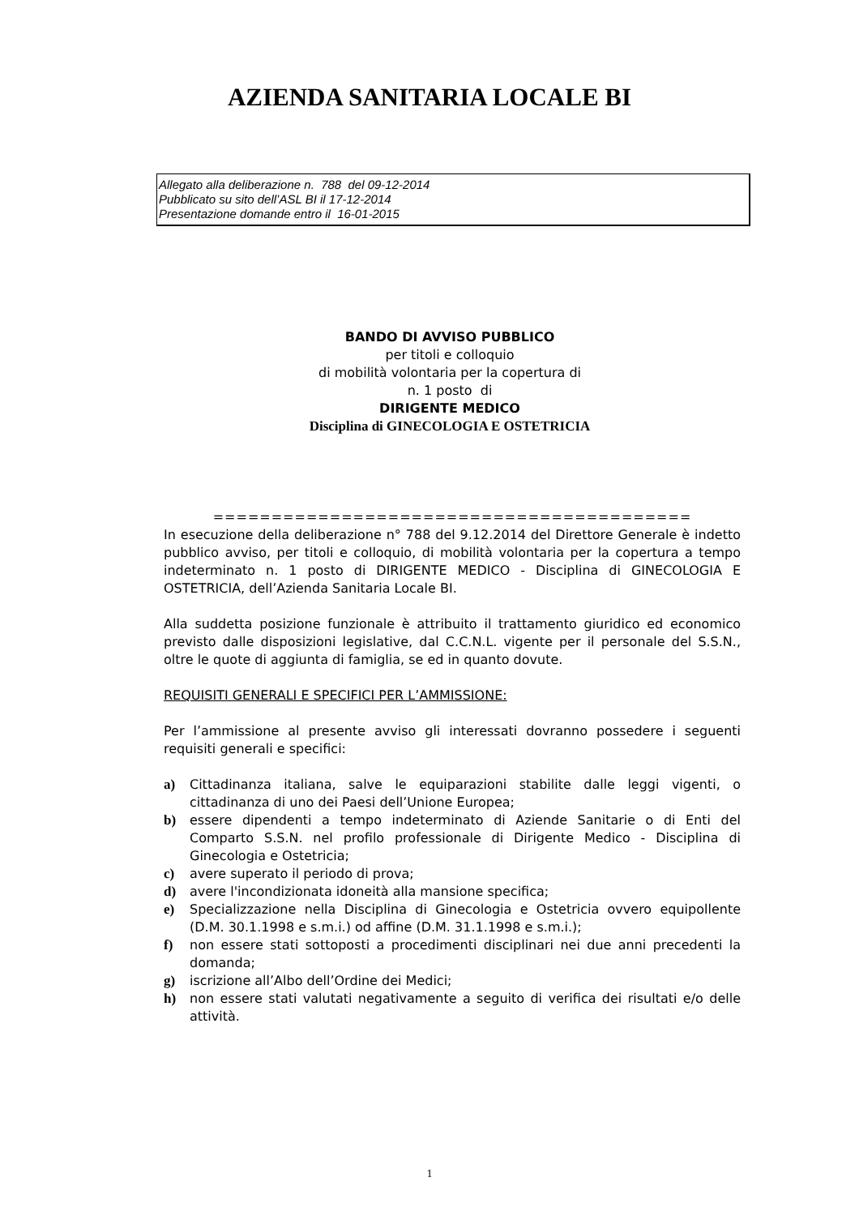AZIENDA SANITARIA LOCALE BI
Allegato alla deliberazione n. 788 del 09-12-2014
Pubblicato su sito dell’ASL BI il 17-12-2014
Presentazione domande entro il 16-01-2015
BANDO DI AVVISO PUBBLICO
per titoli e colloquio
di mobilità volontaria per la copertura di
n. 1 posto di
DIRIGENTE MEDICO
Disciplina di GINECOLOGIA E OSTETRICIA
=========================================
In esecuzione della deliberazione n° 788 del 9.12.2014 del Direttore Generale è indetto pubblico avviso, per titoli e colloquio, di mobilità volontaria per la copertura a tempo indeterminato n. 1 posto di DIRIGENTE MEDICO - Disciplina di GINECOLOGIA E OSTETRICIA, dell’Azienda Sanitaria Locale BI.
Alla suddetta posizione funzionale è attribuito il trattamento giuridico ed economico previsto dalle disposizioni legislative, dal C.C.N.L. vigente per il personale del S.S.N., oltre le quote di aggiunta di famiglia, se ed in quanto dovute.
REQUISITI GENERALI E SPECIFICI PER L’AMMISSIONE:
Per l’ammissione al presente avviso gli interessati dovranno possedere i seguenti requisiti generali e specifici:
a) Cittadinanza italiana, salve le equiparazioni stabilite dalle leggi vigenti, o cittadinanza di uno dei Paesi dell’Unione Europea;
b) essere dipendenti a tempo indeterminato di Aziende Sanitarie o di Enti del Comparto S.S.N. nel profilo professionale di Dirigente Medico - Disciplina di Ginecologia e Ostetricia;
c) avere superato il periodo di prova;
d) avere l'incondizionata idoneità alla mansione specifica;
e) Specializzazione nella Disciplina di Ginecologia e Ostetricia ovvero equipollente (D.M. 30.1.1998 e s.m.i.) od affine (D.M. 31.1.1998 e s.m.i.);
f) non essere stati sottoposti a procedimenti disciplinari nei due anni precedenti la domanda;
g) iscrizione all’Albo dell’Ordine dei Medici;
h) non essere stati valutati negativamente a seguito di verifica dei risultati e/o delle attività.
1